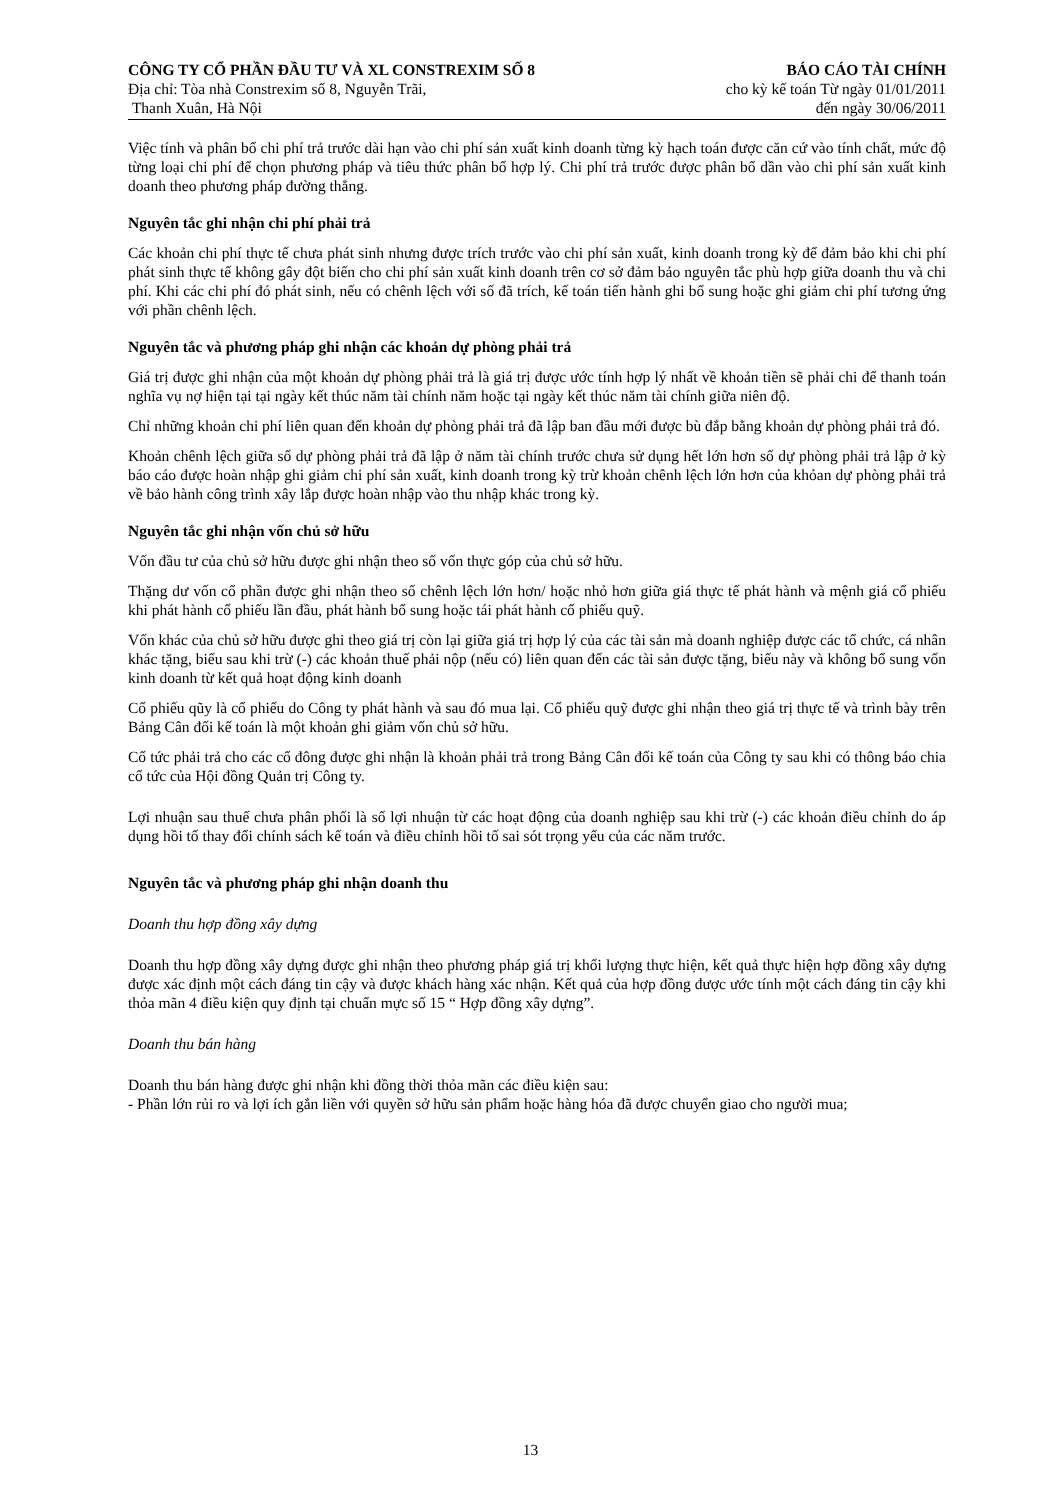CÔNG TY CỔ PHẦN ĐẦU TƯ VÀ XL CONSTREXIM SỐ 8
Địa chỉ: Tòa nhà Constrexim số 8, Nguyễn Trãi,
Thanh Xuân, Hà Nội
BÁO CÁO TÀI CHÍNH
cho kỳ kế toán Từ ngày 01/01/2011
đến ngày 30/06/2011
Việc tính và phân bổ chi phí trả trước dài hạn vào chi phí sản xuất kinh doanh từng kỳ hạch toán được căn cứ vào tính chất, mức độ từng loại chi phí để chọn phương pháp và tiêu thức phân bổ hợp lý. Chi phí trả trước được phân bổ dần vào chi phí sản xuất kinh doanh theo phương pháp đường thẳng.
Nguyên tắc ghi nhận chi phí phải trả
Các khoản chi phí thực tế chưa phát sinh nhưng được trích trước vào chi phí sản xuất, kinh doanh trong kỳ để đảm bảo khi chi phí phát sinh thực tế không gây đột biến cho chi phí sản xuất kinh doanh trên cơ sở đảm bảo nguyên tắc phù hợp giữa doanh thu và chi phí. Khi các chi phí đó phát sinh, nếu có chênh lệch với số đã trích, kế toán tiến hành ghi bổ sung hoặc ghi giảm chi phí tương ứng với phần chênh lệch.
Nguyên tắc và phương pháp ghi nhận các khoản dự phòng phải trả
Giá trị được ghi nhận của một khoản dự phòng phải trả là giá trị được ước tính hợp lý nhất về khoản tiền sẽ phải chi để thanh toán nghĩa vụ nợ hiện tại tại ngày kết thúc năm tài chính năm hoặc tại ngày kết thúc năm tài chính giữa niên độ.
Chỉ những khoản chi phí liên quan đến khoản dự phòng phải trả đã lập ban đầu mới được bù đắp bằng khoản dự phòng phải trả đó.
Khoản chênh lệch giữa số dự phòng phải trả đã lập ở năm tài chính trước chưa sử dụng hết lớn hơn số dự phòng phải trả lập ở kỳ báo cáo được hoàn nhập ghi giảm chi phí sản xuất, kinh doanh trong kỳ trừ khoản chênh lệch lớn hơn của khỏan dự phòng phải trả về bảo hành công trình xây lắp được hoàn nhập vào thu nhập khác trong kỳ.
Nguyên tắc ghi nhận vốn chủ sở hữu
Vốn đầu tư của chủ sở hữu được ghi nhận theo số vốn thực góp của chủ sở hữu.
Thặng dư vốn cổ phần được ghi nhận theo số chênh lệch lớn hơn/ hoặc nhỏ hơn giữa giá thực tế phát hành và mệnh giá cổ phiếu khi phát hành cổ phiếu lần đầu, phát hành bổ sung hoặc tái phát hành cổ phiếu quỹ.
Vốn khác của chủ sở hữu được ghi theo giá trị còn lại giữa giá trị hợp lý của các tài sản mà doanh nghiệp được các tổ chức, cá nhân khác tặng, biếu sau khi trừ (-) các khoản thuế phải nộp (nếu có) liên quan đến các tài sản được tặng, biếu này và không bổ sung vốn kinh doanh từ kết quả hoạt động kinh doanh
Cổ phiếu qũy là cổ phiếu do Công ty phát hành và sau đó mua lại. Cổ phiếu quỹ được ghi nhận theo giá trị thực tế và trình bày trên Bảng Cân đối kế toán là một khoản ghi giảm vốn chủ sở hữu.
Cổ tức phải trả cho các cổ đông được ghi nhận là khoản phải trả trong Bảng Cân đối kế toán của Công ty sau khi có thông báo chia cổ tức của Hội đồng Quản trị Công ty.
Lợi nhuận sau thuế chưa phân phối là số lợi nhuận từ các hoạt động của doanh nghiệp sau khi trừ (-) các khoản điều chỉnh do áp dụng hồi tố thay đổi chính sách kế toán và điều chỉnh hồi tố sai sót trọng yếu của các năm trước.
Nguyên tắc và phương pháp ghi nhận doanh thu
Doanh thu hợp đồng xây dựng
Doanh thu hợp đồng xây dựng được ghi nhận theo phương pháp giá trị khối lượng thực hiện, kết quả thực hiện hợp đồng xây dựng được xác định một cách đáng tin cậy và được khách hàng xác nhận. Kết quả của hợp đồng được ước tính một cách đáng tin cậy khi thỏa mãn 4 điều kiện quy định tại chuẩn mực số 15 “ Hợp đồng xây dựng”.
Doanh thu bán hàng
Doanh thu bán hàng được ghi nhận khi đồng thời thỏa mãn các điều kiện sau:
- Phần lớn rủi ro và lợi ích gắn liền với quyền sở hữu sản phẩm hoặc hàng hóa đã được chuyển giao cho người mua;
13